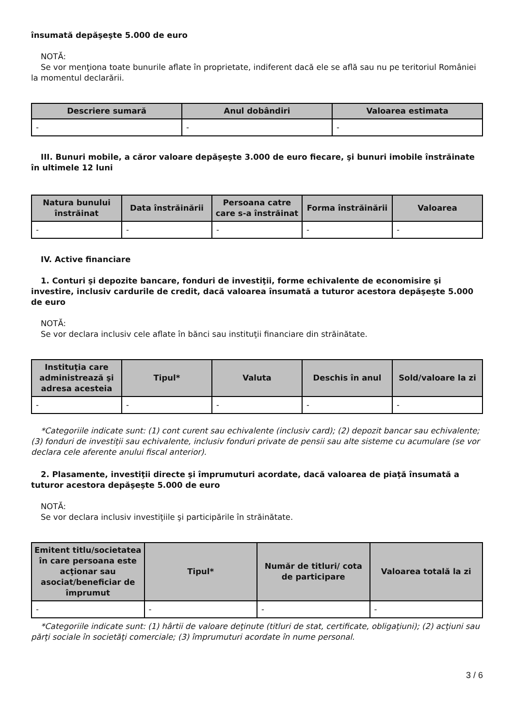însumată depăşeşte 5.000 de euro
NOTĂ:
Se vor menţiona toate bunurile aflate în proprietate, indiferent dacă ele se află sau nu pe teritoriul României la momentul declarării.
| Descriere sumară | Anul dobândiri | Valoarea estimata |
| --- | --- | --- |
| - | - | - |
III. Bunuri mobile, a căror valoare depăşeşte 3.000 de euro fiecare, şi bunuri imobile înstrăinate în ultimele 12 luni
| Natura bunului înstrăinat | Data înstrăinării | Persoana catre care s-a înstrăinat | Forma înstrăinării | Valoarea |
| --- | --- | --- | --- | --- |
| - | - | - | - | - |
IV. Active financiare
1. Conturi şi depozite bancare, fonduri de investiţii, forme echivalente de economisire şi investire, inclusiv cardurile de credit, dacă valoarea însumată a tuturor acestora depăşeşte 5.000 de euro
NOTĂ:
Se vor declara inclusiv cele aflate în bănci sau instituţii financiare din străinătate.
| Instituţia care administrează şi adresa acesteia | Tipul* | Valuta | Deschis în anul | Sold/valoare la zi |
| --- | --- | --- | --- | --- |
| - | - | - | - | - |
*Categoriile indicate sunt: (1) cont curent sau echivalente (inclusiv card); (2) depozit bancar sau echivalente; (3) fonduri de investiţii sau echivalente, inclusiv fonduri private de pensii sau alte sisteme cu acumulare (se vor declara cele aferente anului fiscal anterior).
2. Plasamente, investiţii directe şi împrumuturi acordate, dacă valoarea de piaţă însumată a tuturor acestora depăşeşte 5.000 de euro
NOTĂ:
Se vor declara inclusiv investiţiile şi participările în străinătate.
| Emitent titlu/societatea în care persoana este acţionar sau asociat/beneficiar de împrumut | Tipul* | Număr de titluri/ cota de participare | Valoarea totală la zi |
| --- | --- | --- | --- |
| - | - | - | - |
*Categoriile indicate sunt: (1) hârtii de valoare deţinute (titluri de stat, certificate, obligaţiuni); (2) acţiuni sau părţi sociale în societăţi comerciale; (3) împrumuturi acordate în nume personal.
3 / 6